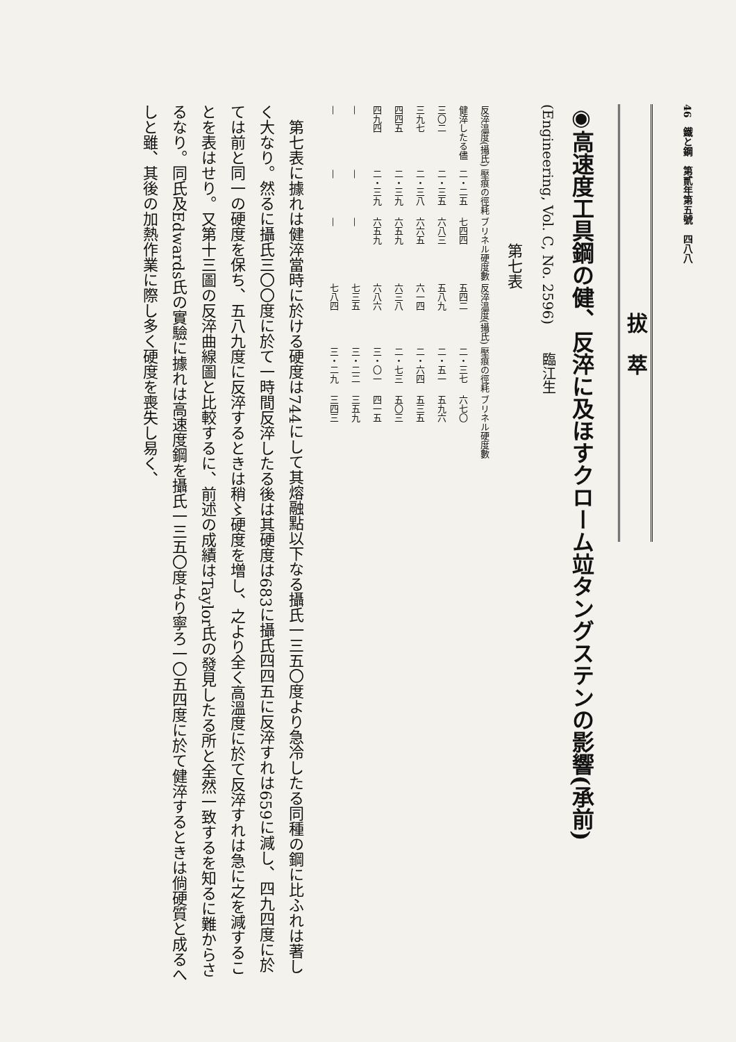46　鐵と鋼　第貳年第五號　四八八
拔　萃
◉高速度工具鋼の健、反淬に及ほすクローム竝タングステンの影響(承前)
(Engineering, Vol. C, No. 2596)　　臨江生
第七表
| 反淬溫度(攝氏) | 壓痕の徑耗 | ブリネル硬度數 | 反淬溫度(攝氏) | 壓痕の徑耗 | ブリネル硬度數 |
| --- | --- | --- | --- | --- | --- |
| 健淬したる儘 | 二・二五 | 七四四 | 五四二 | 二・三七 | 六七〇 |
| 三〇二 | 二・三五 | 六八三 | 五八九 | 二・五一 | 五九六 |
| 三九七 | 二・三八 | 六六五 | 六一四 | 二・六四 | 五三五 |
| 四四五 | 二・三九 | 六五九 | 六三八 | 二・七三 | 五〇三 |
| 四九四 | 二・三九 | 六五九 | 六八六 | 三・〇一 | 四一五 |
| — | — | — | 七三五 | 三・二二 | 三五九 |
| — | — | — | 七八四 | 三・二九 | 三四三 |
　第七表に據れは健淬當時に於ける硬度は744にして其熔融點以下なる攝氏一三五〇度より急冷したる同種の鋼に比ふれは著しく大なり。然るに攝氏三〇〇度に於て一時間反淬したる後は其硬度は683に攝氏四四五に反淬すれは659に減し、四九四度に於ては前と同一の硬度を保ち、五八九度に反淬するときは稍〻硬度を増し、之より全く高溫度に於て反淬すれは急に之を減することを表はせり。又第十三圖の反淬曲線圖と比較するに、前述の成績はTaylor氏の發見したる所と全然一致するを知るに難からさるなり。同氏及Edwards氏の實驗に據れは高速度鋼を攝氏一三五〇度より寧ろ一〇五四度に於て健淬するときは倘硬質と成るへしと雖、其後の加熱作業に際し多く硬度を喪失し易く、